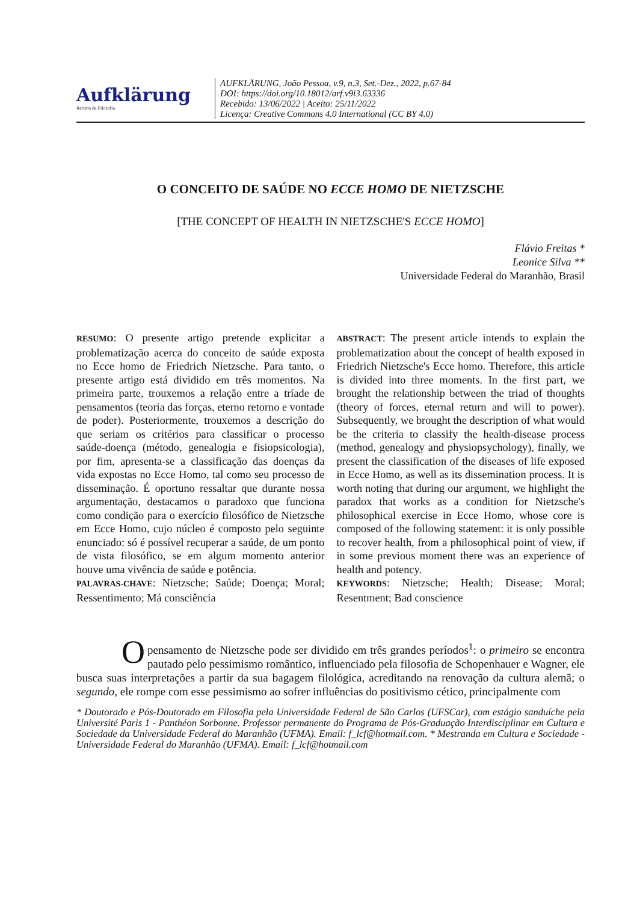Aufklärung
Revista de Filosofia
AUFKLÄRUNG, João Pessoa, v.9, n.3, Set.-Dez., 2022, p.67-84
DOI: https://doi.org/10.18012/arf.v9i3.63336
Recebido: 13/06/2022 | Aceito: 25/11/2022
Licença: Creative Commons 4.0 International (CC BY 4.0)
O CONCEITO DE SAÚDE NO ECCE HOMO DE NIETZSCHE
[THE CONCEPT OF HEALTH IN NIETZSCHE'S ECCE HOMO]
Flávio Freitas *
Leonice Silva **
Universidade Federal do Maranhão, Brasil
RESUMO: O presente artigo pretende explicitar a problematização acerca do conceito de saúde exposta no Ecce homo de Friedrich Nietzsche. Para tanto, o presente artigo está dividido em três momentos. Na primeira parte, trouxemos a relação entre a tríade de pensamentos (teoria das forças, eterno retorno e vontade de poder). Posteriormente, trouxemos a descrição do que seriam os critérios para classificar o processo saúde-doença (método, genealogia e fisiopsicologia), por fim, apresenta-se a classificação das doenças da vida expostas no Ecce Homo, tal como seu processo de disseminação. É oportuno ressaltar que durante nossa argumentação, destacamos o paradoxo que funciona como condição para o exercício filosófico de Nietzsche em Ecce Homo, cujo núcleo é composto pelo seguinte enunciado: só é possível recuperar a saúde, de um ponto de vista filosófico, se em algum momento anterior houve uma vivência de saúde e potência.
PALAVRAS-CHAVE: Nietzsche; Saúde; Doença; Moral; Ressentimento; Má consciência
ABSTRACT: The present article intends to explain the problematization about the concept of health exposed in Friedrich Nietzsche's Ecce homo. Therefore, this article is divided into three moments. In the first part, we brought the relationship between the triad of thoughts (theory of forces, eternal return and will to power). Subsequently, we brought the description of what would be the criteria to classify the health-disease process (method, genealogy and physiopsychology), finally, we present the classification of the diseases of life exposed in Ecce Homo, as well as its dissemination process. It is worth noting that during our argument, we highlight the paradox that works as a condition for Nietzsche's philosophical exercise in Ecce Homo, whose core is composed of the following statement: it is only possible to recover health, from a philosophical point of view, if in some previous moment there was an experience of health and potency.
KEYWORDS: Nietzsche; Health; Disease; Moral; Resentment; Bad conscience
O pensamento de Nietzsche pode ser dividido em três grandes períodos<sup>1</sup>: o primeiro se encontra pautado pelo pessimismo romântico, influenciado pela filosofia de Schopenhauer e Wagner, ele busca suas interpretações a partir da sua bagagem filológica, acreditando na renovação da cultura alemã; o segundo, ele rompe com esse pessimismo ao sofrer influências do positivismo cético, principalmente com
* Doutorado e Pós-Doutorado em Filosofia pela Universidade Federal de São Carlos (UFSCar), com estágio sanduíche pela Université Paris 1 - Panthéon Sorbonne. Professor permanente do Programa de Pós-Graduação Interdisciplinar em Cultura e Sociedade da Universidade Federal do Maranhão (UFMA). Email: f_lcf@hotmail.com. * Mestranda em Cultura e Sociedade - Universidade Federal do Maranhão (UFMA). Email: f_lcf@hotmail.com